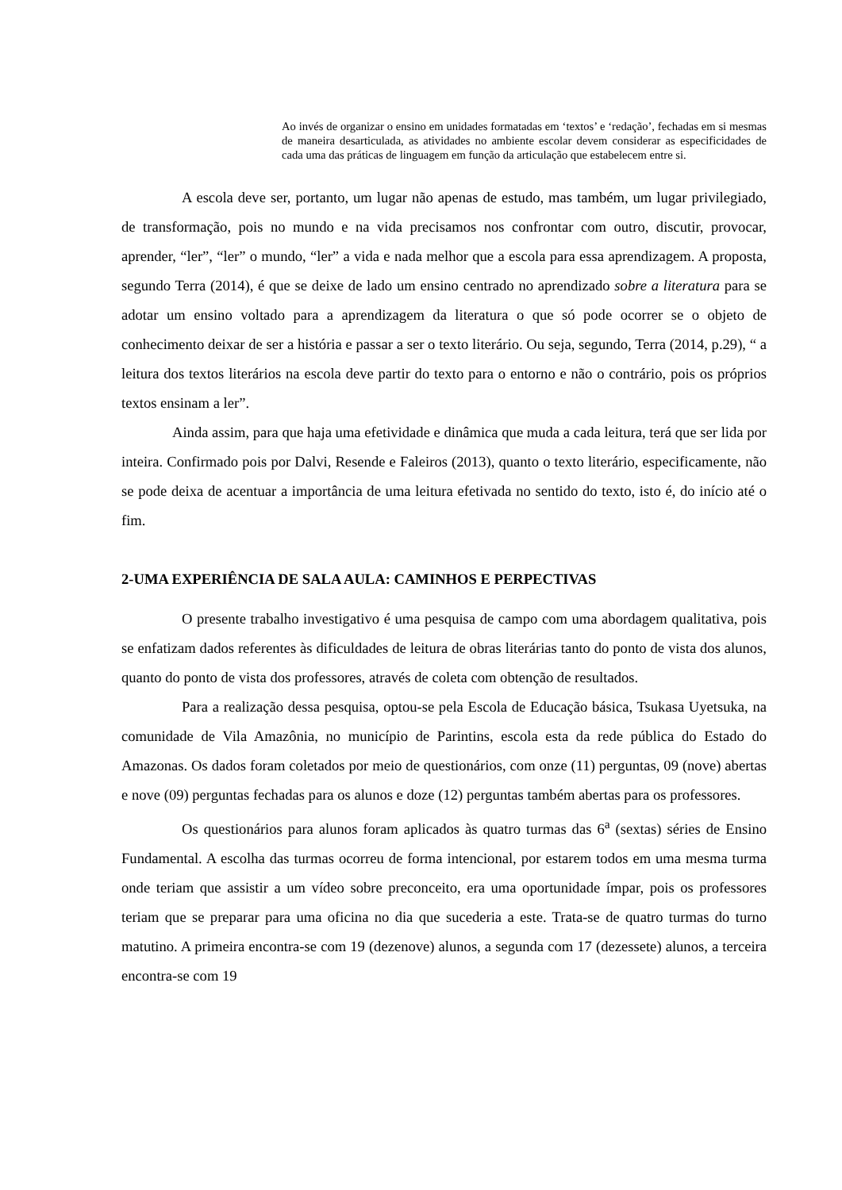Ao invés de organizar o ensino em unidades formatadas em ‘textos’ e ‘redação’, fechadas em si mesmas de maneira desarticulada, as atividades no ambiente escolar devem considerar as especificidades de cada uma das práticas de linguagem em função da articulação que estabelecem entre si.
A escola deve ser, portanto, um lugar não apenas de estudo, mas também, um lugar privilegiado, de transformação, pois no mundo e na vida precisamos nos confrontar com outro, discutir, provocar, aprender, “ler”, “ler” o mundo, “ler” a vida e nada melhor que a escola para essa aprendizagem. A proposta, segundo Terra (2014), é que se deixe de lado um ensino centrado no aprendizado sobre a literatura para se adotar um ensino voltado para a aprendizagem da literatura o que só pode ocorrer se o objeto de conhecimento deixar de ser a história e passar a ser o texto literário. Ou seja, segundo, Terra (2014, p.29), “ a leitura dos textos literários na escola deve partir do texto para o entorno e não o contrário, pois os próprios textos ensinam a ler”.
Ainda assim, para que haja uma efetividade e dinâmica que muda a cada leitura, terá que ser lida por inteira. Confirmado pois por Dalvi, Resende e Faleiros (2013), quanto o texto literário, especificamente, não se pode deixa de acentuar a importância de uma leitura efetivada no sentido do texto, isto é, do início até o fim.
2-UMA EXPERIÊNCIA DE SALA AULA: CAMINHOS E PERPECTIVAS
O presente trabalho investigativo é uma pesquisa de campo com uma abordagem qualitativa, pois se enfatizam dados referentes às dificuldades de leitura de obras literárias tanto do ponto de vista dos alunos, quanto do ponto de vista dos professores, através de coleta com obtenção de resultados.
Para a realização dessa pesquisa, optou-se pela Escola de Educação básica, Tsukasa Uyetsuka, na comunidade de Vila Amazônia, no município de Parintins, escola esta da rede pública do Estado do Amazonas. Os dados foram coletados por meio de questionários, com onze (11) perguntas, 09 (nove) abertas e nove (09) perguntas fechadas para os alunos e doze (12) perguntas também abertas para os professores.
Os questionários para alunos foram aplicados às quatro turmas das 6<sup>a</sup> (sextas) séries de Ensino Fundamental. A escolha das turmas ocorreu de forma intencional, por estarem todos em uma mesma turma onde teriam que assistir a um vídeo sobre preconceito, era uma oportunidade ímpar, pois os professores teriam que se preparar para uma oficina no dia que sucederia a este. Trata-se de quatro turmas do turno matutino. A primeira encontra-se com 19 (dezenove) alunos, a segunda com 17 (dezessete) alunos, a terceira encontra-se com 19